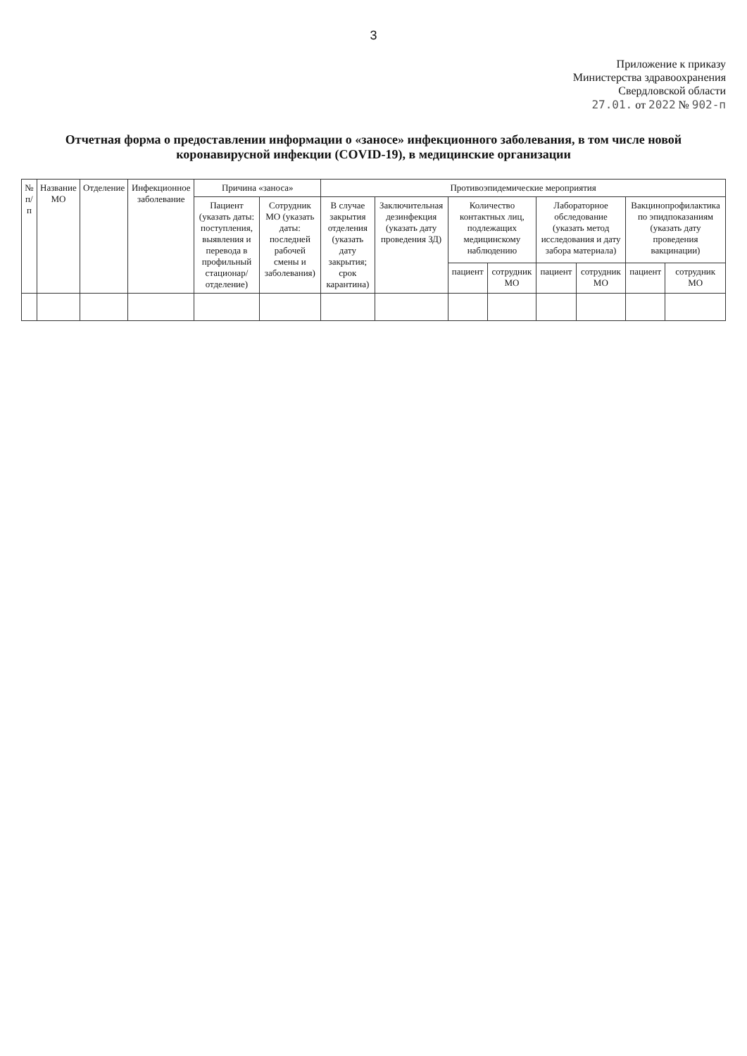3
Приложение к приказу
Министерства здравоохранения
Свердловской области
27.01. от 2022 № 902-п
Отчетная форма о предоставлении информации о «заносе» инфекционного заболевания, в том числе новой коронавирусной инфекции (COVID-19), в медицинские организации
| № п/п | Название МО | Отделение | Инфекционное заболевание | Причина «заноса» | | Противоэпидемические мероприятия | | | | | | | |
| --- | --- | --- | --- | --- | --- | --- | --- | --- | --- | --- | --- | --- | --- |
| | | | | Пациент (указать даты: поступления, выявления и перевода в профильный стационар/ отделение) | Сотрудник МО (указать даты: последней рабочей смены и заболевания) | В случае закрытия отделения (указать дату закрытия; срок карантина) | Заключительная дезинфекция (указать дату проведения ЗД) | Количество контактных лиц, подлежащих медицинскому наблюдению | | Лабораторное обследование (указать метод исследования и дату забора материала) | | Вакцинопрофилактика по эпидпоказаниям (указать дату проведения вакцинации) | |
| | | | | | | | | пациент | сотрудник МО | пациент | сотрудник МО | пациент | сотрудник МО |